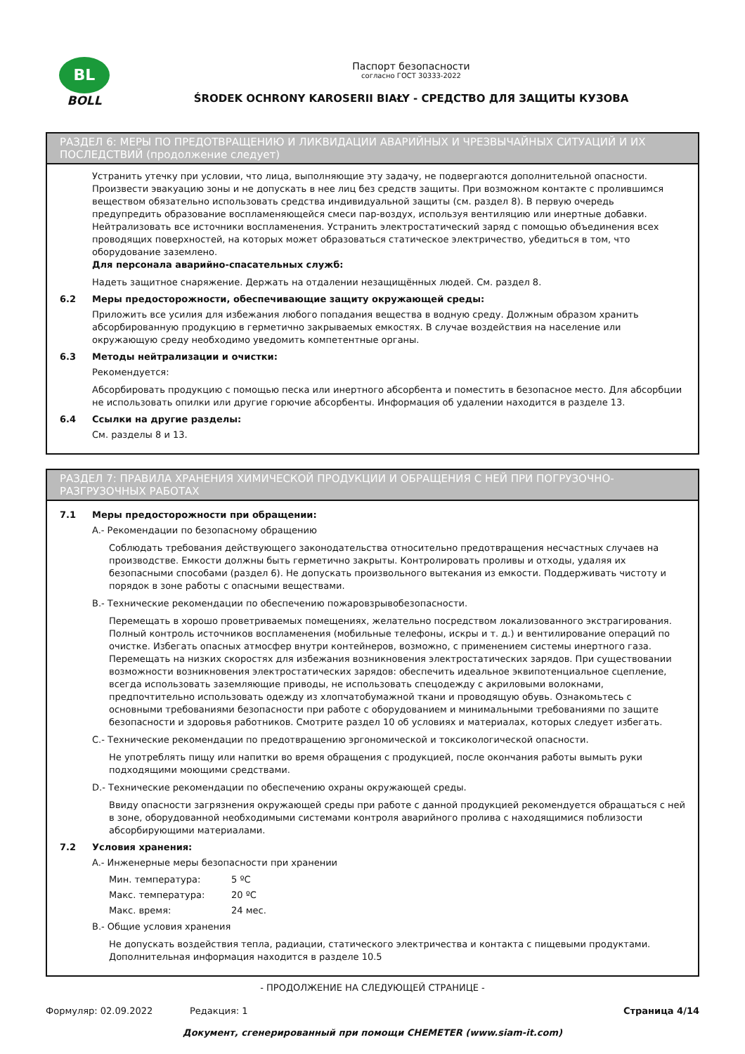BL
BOLL
Паспорт безопасности
согласно ГОСТ 30333-2022
ŚRODEK OCHRONY KAROSERII BIAŁY - СРЕДСТВО ДЛЯ ЗАЩИТЫ КУЗОВА
РАЗДЕЛ 6: МЕРЫ ПО ПРЕДОТВРАЩЕНИЮ И ЛИКВИДАЦИИ АВАРИЙНЫХ И ЧРЕЗВЫЧАЙНЫХ СИТУАЦИЙ И ИХ ПОСЛЕДСТВИЙ (продолжение следует)
Устранить утечку при условии, что лица, выполняющие эту задачу, не подвергаются дополнительной опасности. Произвести эвакуацию зоны и не допускать в нее лиц без средств защиты. При возможном контакте с пролившимся веществом обязательно использовать средства индивидуальной защиты (см. раздел 8). В первую очередь предупредить образование воспламеняющейся смеси пар-воздух, используя вентиляцию или инертные добавки. Нейтрализовать все источники воспламенения. Устранить электростатический заряд с помощью объединения всех проводящих поверхностей, на которых может образоваться статическое электричество, убедиться в том, что оборудование заземлено.
Для персонала аварийно-спасательных служб:
Надеть защитное снаряжение. Держать на отдалении незащищённых людей. См. раздел 8.
6.2 Меры предосторожности, обеспечивающие защиту окружающей среды:
Приложить все усилия для избежания любого попадания вещества в водную среду. Должным образом хранить абсорбированную продукцию в герметично закрываемых емкостях. В случае воздействия на население или окружающую среду необходимо уведомить компетентные органы.
6.3 Методы нейтрализации и очистки:
Рекомендуется:
Абсорбировать продукцию с помощью песка или инертного абсорбента и поместить в безопасное место. Для абсорбции не использовать опилки или другие горючие абсорбенты. Информация об удалении находится в разделе 13.
6.4 Ссылки на другие разделы:
См. разделы 8 и 13.
РАЗДЕЛ 7: ПРАВИЛА ХРАНЕНИЯ ХИМИЧЕСКОЙ ПРОДУКЦИИ И ОБРАЩЕНИЯ С НЕЙ ПРИ ПОГРУЗОЧНО-РАЗГРУЗОЧНЫХ РАБОТАХ
7.1 Меры предосторожности при обращении:
A.- Рекомендации по безопасному обращению
Соблюдать требования действующего законодательства относительно предотвращения несчастных случаев на производстве. Емкости должны быть герметично закрыты. Контролировать проливы и отходы, удаляя их безопасными способами (раздел 6). Не допускать произвольного вытекания из емкости. Поддерживать чистоту и порядок в зоне работы с опасными веществами.
B.- Технические рекомендации по обеспечению пожаровзрывобезопасности.
Перемещать в хорошо проветриваемых помещениях, желательно посредством локализованного экстрагирования. Полный контроль источников воспламенения (мобильные телефоны, искры и т. д.) и вентилирование операций по очистке. Избегать опасных атмосфер внутри контейнеров, возможно, с применением системы инертного газа. Перемещать на низких скоростях для избежания возникновения электростатических зарядов. При существовании возможности возникновения электростатических зарядов: обеспечить идеальное эквипотенциальное сцепление, всегда использовать заземляющие приводы, не использовать спецодежду с акриловыми волокнами, предпочтительно использовать одежду из хлопчатобумажной ткани и проводящую обувь. Ознакомьтесь с основными требованиями безопасности при работе с оборудованием и минимальными требованиями по защите безопасности и здоровья работников. Смотрите раздел 10 об условиях и материалах, которых следует избегать.
C.- Технические рекомендации по предотвращению эргономической и токсикологической опасности.
Не употреблять пищу или напитки во время обращения с продукцией, после окончания работы вымыть руки подходящими моющими средствами.
D.- Технические рекомендации по обеспечению охраны окружающей среды.
Ввиду опасности загрязнения окружающей среды при работе с данной продукцией рекомендуется обращаться с ней в зоне, оборудованной необходимыми системами контроля аварийного пролива с находящимися поблизости абсорбирующими материалами.
7.2 Условия хранения:
A.- Инженерные меры безопасности при хранении
Мин. температура: 5 ºC
Макс. температура: 20 ºC
Макс. время: 24 мес.
B.- Общие условия хранения
Не допускать воздействия тепла, радиации, статического электричества и контакта с пищевыми продуктами. Дополнительная информация находится в разделе 10.5
- ПРОДОЛЖЕНИЕ НА СЛЕДУЮЩЕЙ СТРАНИЦЕ -
Формуляр: 02.09.2022 Редакция: 1 Страница 4/14
Документ, сгенерированный при помощи CHEMETER (www.siam-it.com)